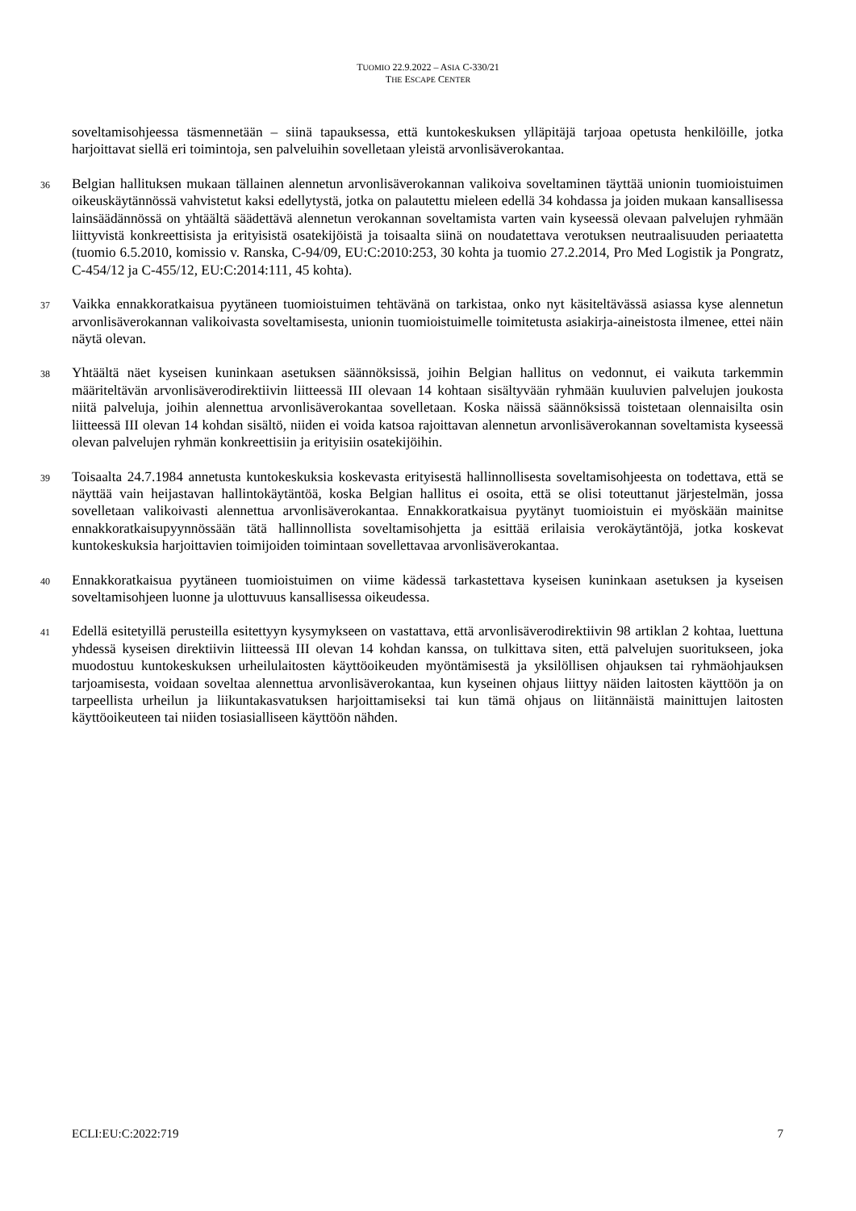TUOMIO 22.9.2022 – ASIA C-330/21
THE ESCAPE CENTER
soveltamisohjeessa täsmennetään – siinä tapauksessa, että kuntokeskuksen ylläpitäjä tarjoaa opetusta henkilöille, jotka harjoittavat siellä eri toimintoja, sen palveluihin sovelletaan yleistä arvonlisäverokantaa.
36
Belgian hallituksen mukaan tällainen alennetun arvonlisäverokannan valikoiva soveltaminen täyttää unionin tuomioistuimen oikeuskäytännössä vahvistetut kaksi edellytystä, jotka on palautettu mieleen edellä 34 kohdassa ja joiden mukaan kansallisessa lainsäädännössä on yhtäältä säädettävä alennetun verokannan soveltamista varten vain kyseessä olevaan palvelujen ryhmään liittyvistä konkreettisista ja erityisistä osatekijöistä ja toisaalta siinä on noudatettava verotuksen neutraalisuuden periaatetta (tuomio 6.5.2010, komissio v. Ranska, C-94/09, EU:C:2010:253, 30 kohta ja tuomio 27.2.2014, Pro Med Logistik ja Pongratz, C-454/12 ja C-455/12, EU:C:2014:111, 45 kohta).
37
Vaikka ennakkoratkaisua pyytäneen tuomioistuimen tehtävänä on tarkistaa, onko nyt käsiteltävässä asiassa kyse alennetun arvonlisäverokannan valikoivasta soveltamisesta, unionin tuomioistuimelle toimitetusta asiakirja-aineistosta ilmenee, ettei näin näytä olevan.
38
Yhtäältä näet kyseisen kuninkaan asetuksen säännöksissä, joihin Belgian hallitus on vedonnut, ei vaikuta tarkemmin määriteltävän arvonlisäverodirektiivin liitteessä III olevaan 14 kohtaan sisältyvään ryhmään kuuluvien palvelujen joukosta niitä palveluja, joihin alennettua arvonlisäverokantaa sovelletaan. Koska näissä säännöksissä toistetaan olennaisilta osin liitteessä III olevan 14 kohdan sisältö, niiden ei voida katsoa rajoittavan alennetun arvonlisäverokannan soveltamista kyseessä olevan palvelujen ryhmän konkreettisiin ja erityisiin osatekijöihin.
39
Toisaalta 24.7.1984 annetusta kuntokeskuksia koskevasta erityisestä hallinnollisesta soveltamisohjeesta on todettava, että se näyttää vain heijastavan hallintokäytäntöä, koska Belgian hallitus ei osoita, että se olisi toteuttanut järjestelmän, jossa sovelletaan valikoivasti alennettua arvonlisäverokantaa. Ennakkoratkaisua pyytänyt tuomioistuin ei myöskään mainitse ennakkoratkaisupyynnössään tätä hallinnollista soveltamisohjetta ja esittää erilaisia verokäytäntöjä, jotka koskevat kuntokeskuksia harjoittavien toimijoiden toimintaan sovellettavaa arvonlisäverokantaa.
40
Ennakkoratkaisua pyytäneen tuomioistuimen on viime kädessä tarkastettava kyseisen kuninkaan asetuksen ja kyseisen soveltamisohjeen luonne ja ulottuvuus kansallisessa oikeudessa.
41
Edellä esitetyillä perusteilla esitettyyn kysymykseen on vastattava, että arvonlisäverodirektiivin 98 artiklan 2 kohtaa, luettuna yhdessä kyseisen direktiivin liitteessä III olevan 14 kohdan kanssa, on tulkittava siten, että palvelujen suoritukseen, joka muodostuu kuntokeskuksen urheilulaitosten käyttöoikeuden myöntämisestä ja yksilöllisen ohjauksen tai ryhmäohjauksen tarjoamisesta, voidaan soveltaa alennettua arvonlisäverokantaa, kun kyseinen ohjaus liittyy näiden laitosten käyttöön ja on tarpeellista urheilun ja liikuntakasvatuksen harjoittamiseksi tai kun tämä ohjaus on liitännäistä mainittujen laitosten käyttöoikeuteen tai niiden tosiasialliseen käyttöön nähden.
ECLI:EU:C:2022:719 7